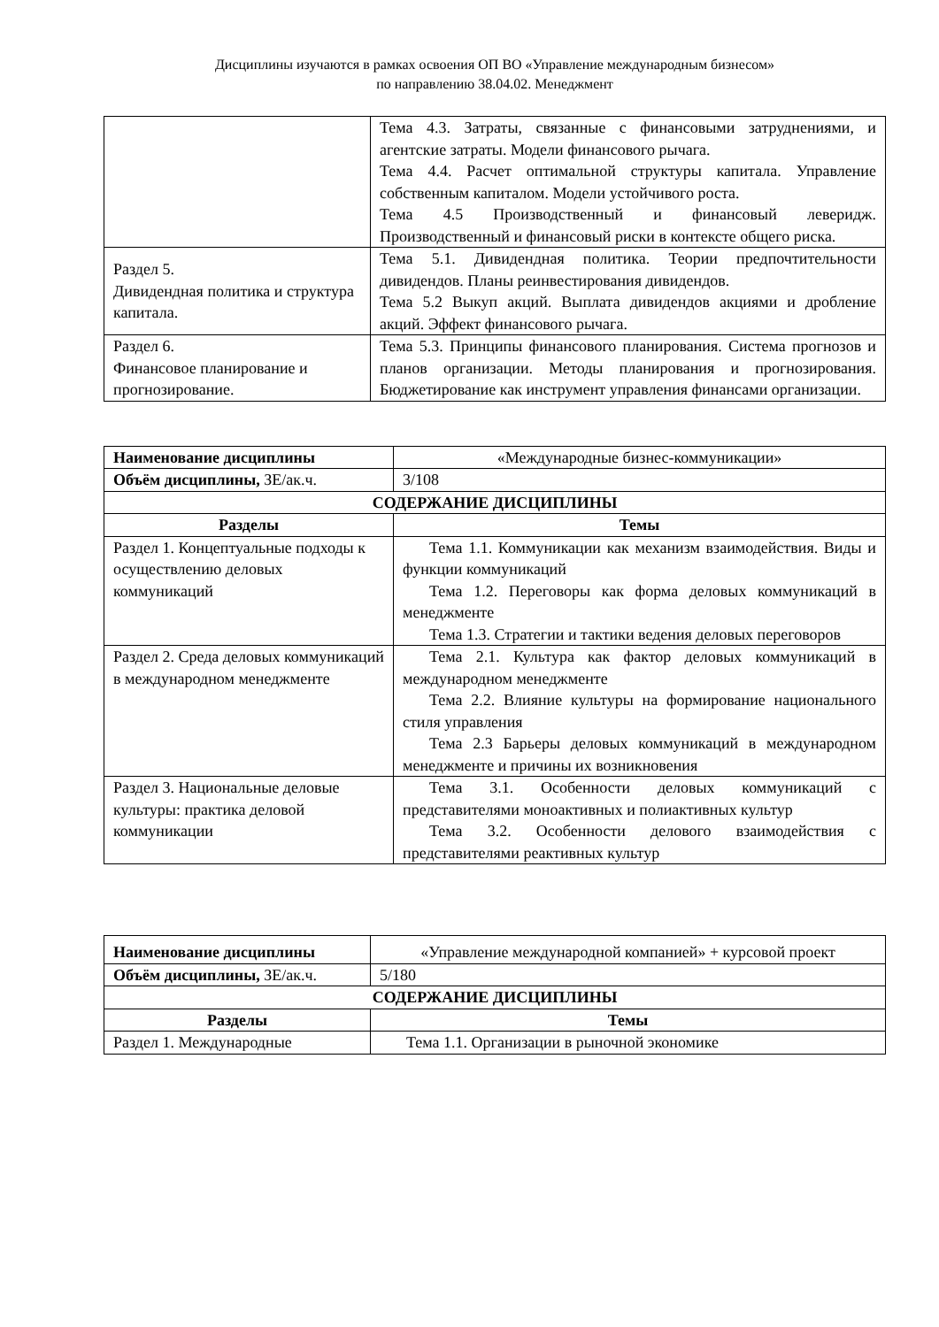Дисциплины изучаются в рамках освоения ОП ВО «Управление международным бизнесом»
по направлению 38.04.02. Менеджмент
| | Тема 4.3. Затраты, связанные с финансовыми затруднениями, и агентские затраты. Модели финансового рычага. Тема 4.4. Расчет оптимальной структуры капитала. Управление собственным капиталом. Модели устойчивого роста. Тема 4.5 Производственный и финансовый леверидж. Производственный и финансовый риски в контексте общего риска. |
| Раздел 5. Дивидендная политика и структура капитала. | Тема 5.1. Дивидендная политика. Теории предпочтительности дивидендов. Планы реинвестирования дивидендов. Тема 5.2 Выкуп акций. Выплата дивидендов акциями и дробление акций. Эффект финансового рычага. |
| Раздел 6. Финансовое планирование и прогнозирование. | Тема 5.3. Принципы финансового планирования. Система прогнозов и планов организации. Методы планирования и прогнозирования. Бюджетирование как инструмент управления финансами организации. |
| Наименование дисциплины | «Международные бизнес-коммуникации» |
| Объём дисциплины, ЗЕ/ак.ч. | 3/108 |
| СОДЕРЖАНИЕ ДИСЦИПЛИНЫ | |
| Разделы | Темы |
| Раздел 1. Концептуальные подходы к осуществлению деловых коммуникаций | Тема 1.1. Коммуникации как механизм взаимодействия. Виды и функции коммуникаций Тема 1.2. Переговоры как форма деловых коммуникаций в менеджменте Тема 1.3. Стратегии и тактики ведения деловых переговоров |
| Раздел 2. Среда деловых коммуникаций в международном менеджменте | Тема 2.1. Культура как фактор деловых коммуникаций в международном менеджменте Тема 2.2. Влияние культуры на формирование национального стиля управления Тема 2.3 Барьеры деловых коммуникаций в международном менеджменте и причины их возникновения |
| Раздел 3. Национальные деловые культуры: практика деловой коммуникации | Тема 3.1. Особенности деловых коммуникаций с представителями моноактивных и полиактивных культур Тема 3.2. Особенности делового взаимодействия с представителями реактивных культур |
| Наименование дисциплины | «Управление международной компанией» + курсовой проект |
| Объём дисциплины, ЗЕ/ак.ч. | 5/180 |
| СОДЕРЖАНИЕ ДИСЦИПЛИНЫ | |
| Разделы | Темы |
| Раздел 1. Международные | Тема 1.1. Организации в рыночной экономике |